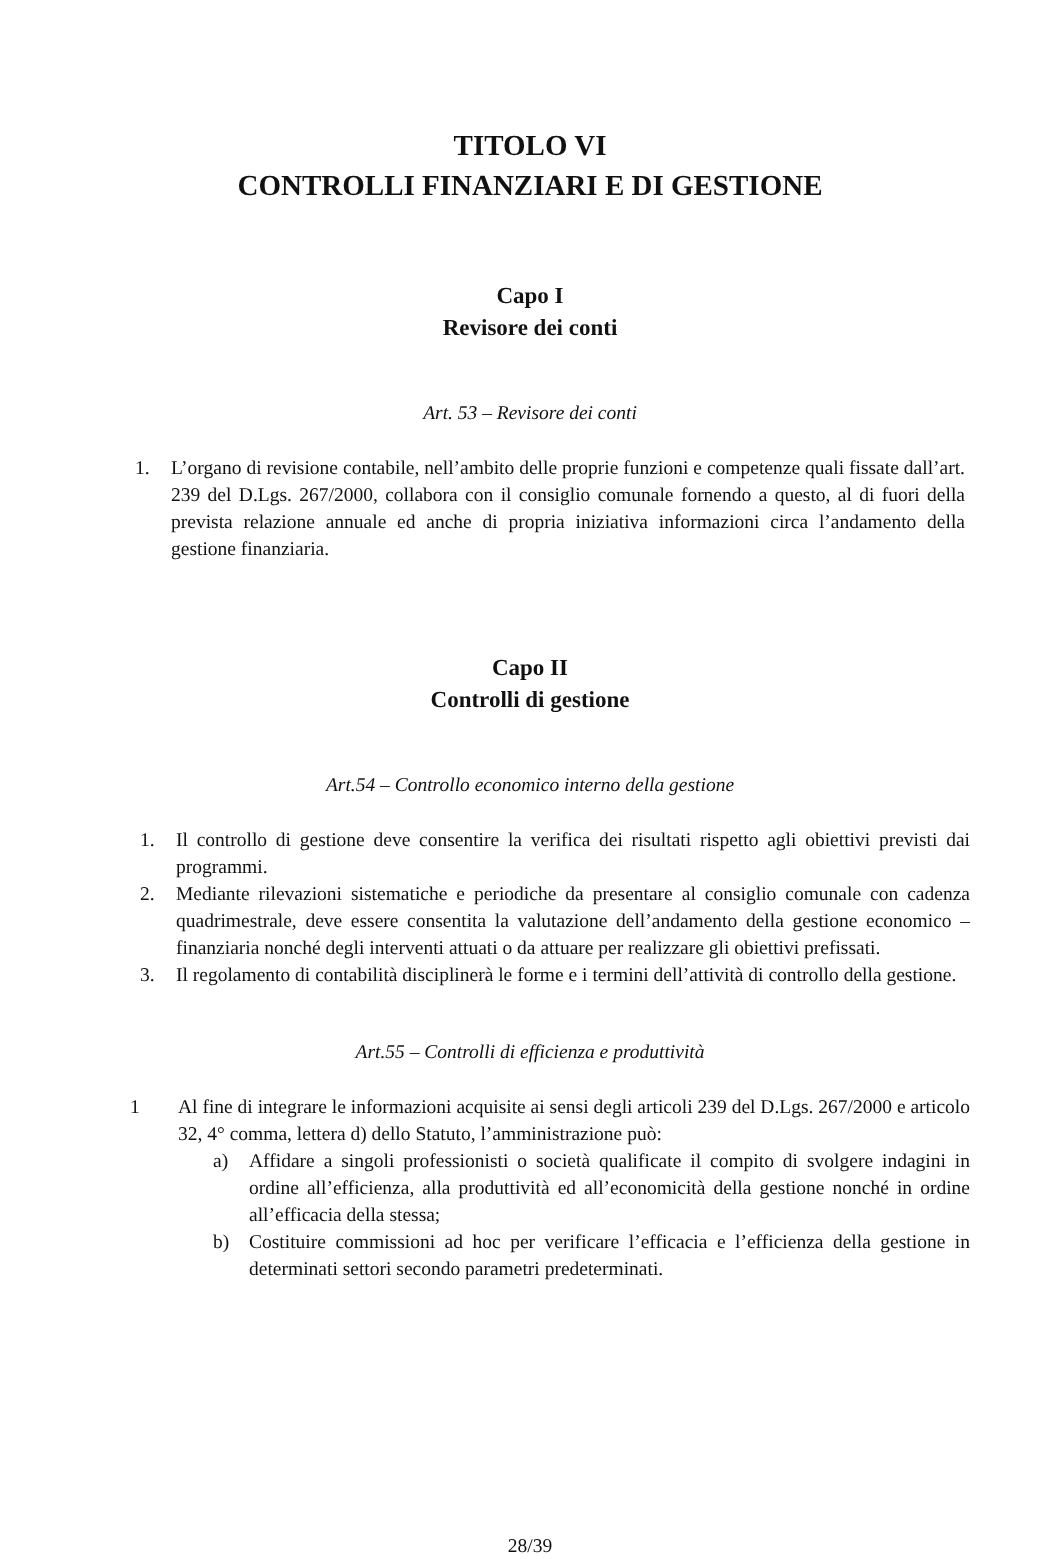TITOLO VI
CONTROLLI FINANZIARI E DI GESTIONE
Capo I
Revisore dei conti
Art. 53 – Revisore dei conti
1. L’organo di revisione contabile, nell’ambito delle proprie funzioni e competenze quali fissate dall’art. 239 del D.Lgs. 267/2000, collabora con il consiglio comunale fornendo a questo, al di fuori della prevista relazione annuale ed anche di propria iniziativa informazioni circa l’andamento della gestione finanziaria.
Capo II
Controlli di gestione
Art.54 – Controllo economico interno della gestione
1. Il controllo di gestione deve consentire la verifica dei risultati rispetto agli obiettivi previsti dai programmi.
2. Mediante rilevazioni sistematiche e periodiche da presentare al consiglio comunale con cadenza quadrimestrale, deve essere consentita la valutazione dell’andamento della gestione economico – finanziaria nonché degli interventi attuati o da attuare per realizzare gli obiettivi prefissati.
3. Il regolamento di contabilità disciplinerà le forme e i termini dell’attività di controllo della gestione.
Art.55 – Controlli di efficienza e produttività
1 Al fine di integrare le informazioni acquisite ai sensi degli articoli 239 del D.Lgs. 267/2000 e articolo 32, 4° comma, lettera d) dello Statuto, l’amministrazione può:
a) Affidare a singoli professionisti o società qualificate il compito di svolgere indagini in ordine all’efficienza, alla produttività ed all’economicità della gestione nonché in ordine all’efficacia della stessa;
b) Costituire commissioni ad hoc per verificare l’efficacia e l’efficienza della gestione in determinati settori secondo parametri predeterminati.
28/39